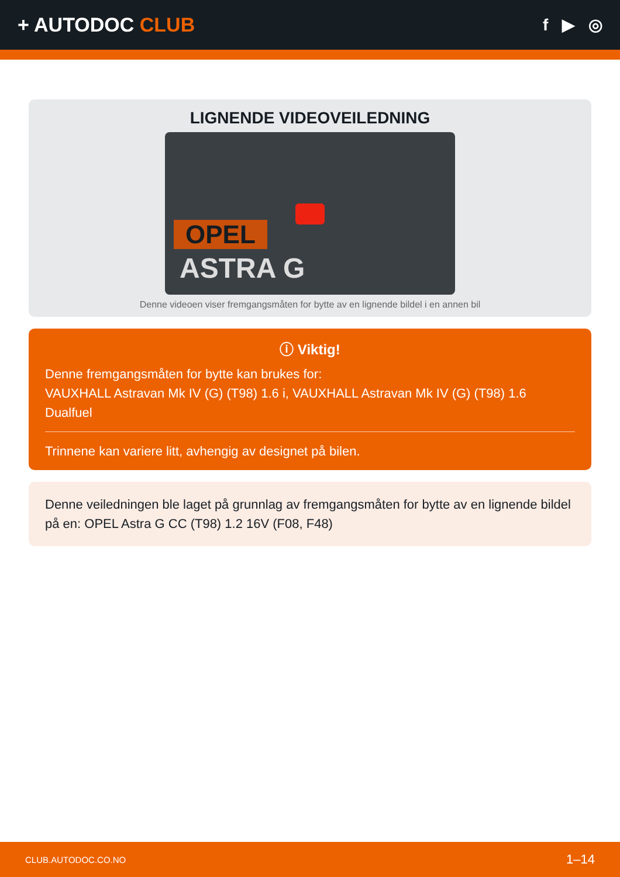+ AUTODOC CLUB
f ▶ ◎
LIGNENDE VIDEOVEILEDNING
OPEL
ASTRA G
Denne videoen viser fremgangsmåten for bytte av en lignende bildel i en annen bil
ⓘ Viktig!
Denne fremgangsmåten for bytte kan brukes for:
VAUXHALL Astravan Mk IV (G) (T98) 1.6 i, VAUXHALL Astravan Mk IV (G) (T98) 1.6 Dualfuel
Trinnene kan variere litt, avhengig av designet på bilen.
Denne veiledningen ble laget på grunnlag av fremgangsmåten for bytte av en lignende bildel på en: OPEL Astra G CC (T98) 1.2 16V (F08, F48)
CLUB.AUTODOC.CO.NO 1–14